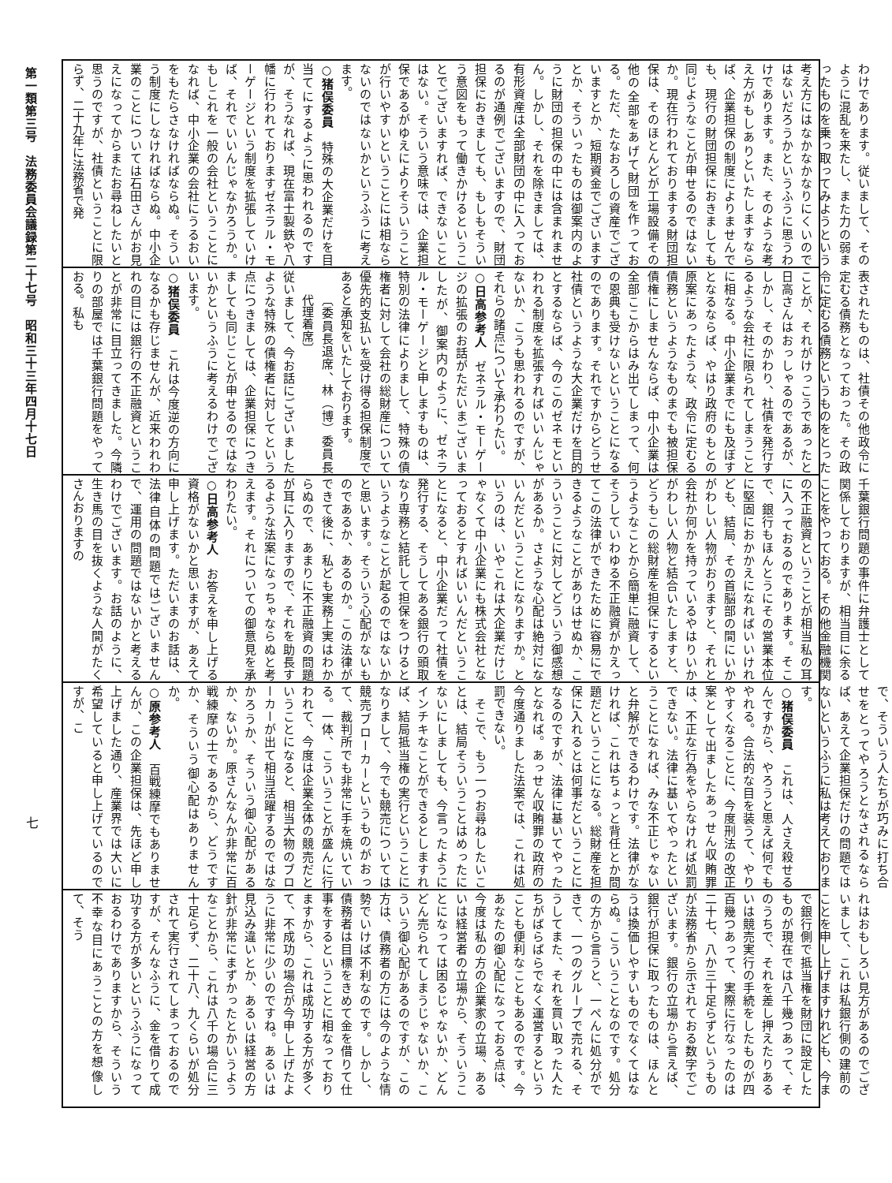わけであります。従いまして、そのように混乱を来たし、また力の弱まったものを乗っ取ってみようという考え方にはなかなかなりにくいのではないだろうかというふうに思うわけであります。また、そのような考え方がもしありといたしますならば、企業担保の制度によりませんでも、現行の財団担保におきましても同じようなことが申せるのではないか。現在行われておりまする財団担保は、そのほとんどが工場設備その他の全部をあげて財団を作っておる。ただ、たなおろしの資産でございますとか、短期資金でございますとか、そういったものは御案内のように財団の担保の中には含まれません。しかし、それを除きましては、有形資産は全部財団の中に入っておるのが通例でございますので、財団担保におきましても、もしもそういう意図をもって働きかけるということでございますれば、できないことはない。そういう意味では、企業担保であるがゆえによりそういうことが行いやすいということには相ならないのではないかというふうに考えます。
○猪俣委員　特殊の大企業だけを目当てにするように思われるのですが、そうなれば、現在富士製鉄や八幡に行われておりますゼネラル・モーゲージという制度を拡張していけば、それでいいんじゃなかろうか。もしこれを一般の会社ということになれば、中小企業の会社にうるおいをもたらさなければならぬ。そういう制度にしなければならぬ。中小企業のことについては石田さんがお見えになってからまたお尋ねしたいと思うのですが、社債ということに限らず、二十九年に法務省で発
表されたものは、社債その他政令に定むる債務となっておった。その政令に定むる債務というものをとったことが、それがけっこうであったと日高さんはおっしゃるのであるが、しかし、そのかわり、社債を発行するような会社に限られてしまうことに相なる。中小企業までにも及ぼすとなるならば、やはり政府のもとの原案にあったような、政令に定むる債務というようなものまでも被担保債権にしませんならば、中小企業は全部ここからはみ出てしまって、何の恩典も受けないということになるのであります。それですからどうせ社債というような大企業だけを目的とするならば、今のこのゼネモといわれる制度を拡張すればいいんじゃないか、こうも思われるのですが、それらの諸点について承わりたい。
○日高参考人　ゼネラル・モーゲージの拡張のお話がただいまございましたが、御案内のように、ゼネラル・モーゲージと申しますものは、特別の法律によりまして、特殊の債権者に対して会社の総財産について優先的支払いを受け得る担保制度であると承知をいたしております。
〔委員長退席、林（博）委員長代理着席〕
従いまして、今お話にございましたような特殊の債権者に対してという点につきましては、企業担保につきましても同じことが申せるのではないかというふうに考えるわけでございます。
○猪俣委員　これは今度逆の方向になるかも存じませんが、近来われわれの目には銀行の不正融資ということが非常に目立ってきました。今隣りの部屋では千葉銀行問題をやっておる。私も
千葉銀行問題の事件に弁護士として関係しておりますが、相当目に余ることをやっておる。その他金融機関の不正融資ということが相当私の耳に入っておるのであります。そこで、銀行もほんとうにその営業本位に堅固におかかえになればいいけれども、結局、その首脳部の間にいかがわしい人物がおりますと、それと会社か何かを持っているやはりいかがわしい人物と結合いたしますと、どうもこの総財産を担保にするというようなことから簡単に融資して、そうしていわゆる不正融資がかえってこの法律ができたために容易にできるようなことがありはせぬか、こういうことに対してどういう御感想があるか。さような心配は絶対にないんだということになりますか。というのは、いやこれは大企業だけじゃなくて中小企業にも株式会社となっておるとすればいいんだということになると、中小企業だって社債を発行する、そうしてある銀行の頭取なり専務と結託して担保をつけるというようなことが起るのではないかと思います。そういう心配がないものであるか、あるのか。この法律ができて後に、私ども実務上実はわからぬので、あまりに不正融資の問題が耳に入りますので、それを助長するような法案になっちゃならぬと考えます。それについての御意見を承わりたい。
○日高参考人　お答えを申し上げる資格がないかと思いますが、あえて申し上げます。ただいまのお話は、法律自体の問題ではございませんで、運用の問題ではないかと考えるわけでございます。お話のように、生き馬の目を抜くような人間がたくさんおりますの
で、そういう人たちが巧みに打ち合せをとってやろうとなされるならば、あえて企業担保だけの問題ではないというふうに私は考えております。
○猪俣委員　これは、人さえ殺せるんですから、やろうと思えば何でもやれる。合法的な目を装うて、やりやすくなることに、今度刑法の改正案として出ましたあっせん収賄罪は、不正な行為をやらなければ処罰できない。法律に基いてやったということになれば、みな不正じゃないと弁解ができるわけです。法律がなければ、これはちょっと背任とか問題だということになる。総財産を担保に入れるとは何事だということになるのですが、法律に基いてやったとなれば。あっせん収賄罪の政府の今度通りました法案では、これは処罰できない。
　そこで、もう一つお尋ねしたいことは、結局そういうことはめったにないにしましても、今言ったようにインチキなことができるとしますれば、結局抵当権の実行ということになりまして、今でも競売については競売ブローカーというものがおって、裁判所でも非常に手を焼いている。一体、こういうことが盛んに行われて、今度は企業全体の競売だということになると、相当大物のブローカーが出て相当活躍するのではなかろうか、そういう御心配があるか、ないか。原さんなんか非常に百戦練摩の士であるから、どうですか、そういう御心配はありませんか。
○原参考人　百戦練摩でもありませんが、この企業担保は、先ほど申し上げました通り、産業界では大いに希望していると申し上げているのですが、こ
れはおもしろい見方があるのでございまして、これは私銀行側の建前のことを申し上げますけれども、今まで銀行側で抵当権を財団に設定したものが現在では八千幾つあって、そのうちで、それを差し押えたりあるいは競売実行の手続をしたものが四百幾つあって、実際に行なったのは二十七、八か三十足らずというものが法務省から示されておる数字でございます。銀行の立場から言えば、銀行が担保に取ったものは、ほんとうは換価しやすいものでなくてはならぬ。こういうことなのです。処分の方から言うと、一ぺんに処分ができて、一つのグループで売れる、そうしてまた、それを買い取った人たちがばらばらでなく運営するということも便利なこともあるのです。今あなたの御心配になっておる点は、今度は私の方の企業家の立場、あるいは経営者の立場から、そういうことになっては困るじゃないか、どんどん売られてしまうじゃないか、こういう御心配があるのですが、この方は、債務者の方には今のような情勢でいけば不利なのです。しかし、債務者は目標をきめて金を借りて仕事をするということに相なっておりますから、これは成功する方が多くて、不成功の場合が今申し上げたように非常に少いのですね。あるいは見込み違いとか、あるいは経営の方針が非常にまずかったとかいうようなことから、これは八千の場合に三十足らず、二十八、九くらいが処分されて実行されてしまっておるのですが、そんなふうに、金を借りて成功する方が多いというふうになっておるわけでありますから、そういう不幸な目にあうことの方を想像して、そう
第一類第三号　法務委員会議録第二十七号　昭和三十三年四月十七日
七